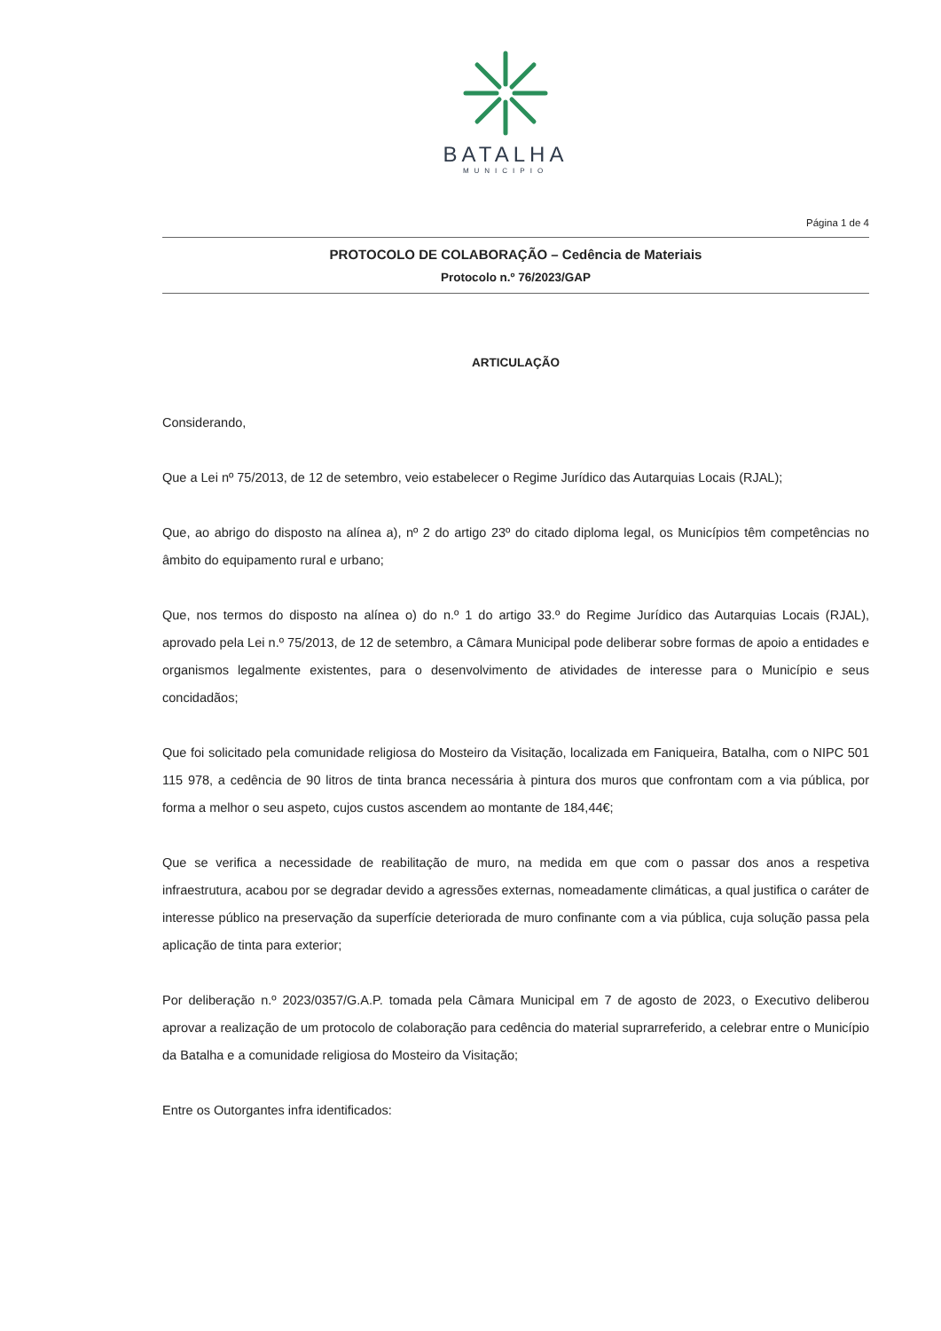BATALHA
MUNICIPIO
Página 1 de 4
PROTOCOLO DE COLABORAÇÃO – Cedência de Materiais
Protocolo n.º 76/2023/GAP
ARTICULAÇÃO
Considerando,
Que a Lei nº 75/2013, de 12 de setembro, veio estabelecer o Regime Jurídico das Autarquias Locais (RJAL);
Que, ao abrigo do disposto na alínea a), nº 2 do artigo 23º do citado diploma legal, os Municípios têm competências no âmbito do equipamento rural e urbano;
Que, nos termos do disposto na alínea o) do n.º 1 do artigo 33.º do Regime Jurídico das Autarquias Locais (RJAL), aprovado pela Lei n.º 75/2013, de 12 de setembro, a Câmara Municipal pode deliberar sobre formas de apoio a entidades e organismos legalmente existentes, para o desenvolvimento de atividades de interesse para o Município e seus concidadãos;
Que foi solicitado pela comunidade religiosa do Mosteiro da Visitação, localizada em Faniqueira, Batalha, com o NIPC 501 115 978, a cedência de 90 litros de tinta branca necessária à pintura dos muros que confrontam com a via pública, por forma a melhor o seu aspeto, cujos custos ascendem ao montante de 184,44€;
Que se verifica a necessidade de reabilitação de muro, na medida em que com o passar dos anos a respetiva infraestrutura, acabou por se degradar devido a agressões externas, nomeadamente climáticas, a qual justifica o caráter de interesse público na preservação da superfície deteriorada de muro confinante com a via pública, cuja solução passa pela aplicação de tinta para exterior;
Por deliberação n.º 2023/0357/G.A.P. tomada pela Câmara Municipal em 7 de agosto de 2023, o Executivo deliberou aprovar a realização de um protocolo de colaboração para cedência do material suprarreferido, a celebrar entre o Município da Batalha e a comunidade religiosa do Mosteiro da Visitação;
Entre os Outorgantes infra identificados: